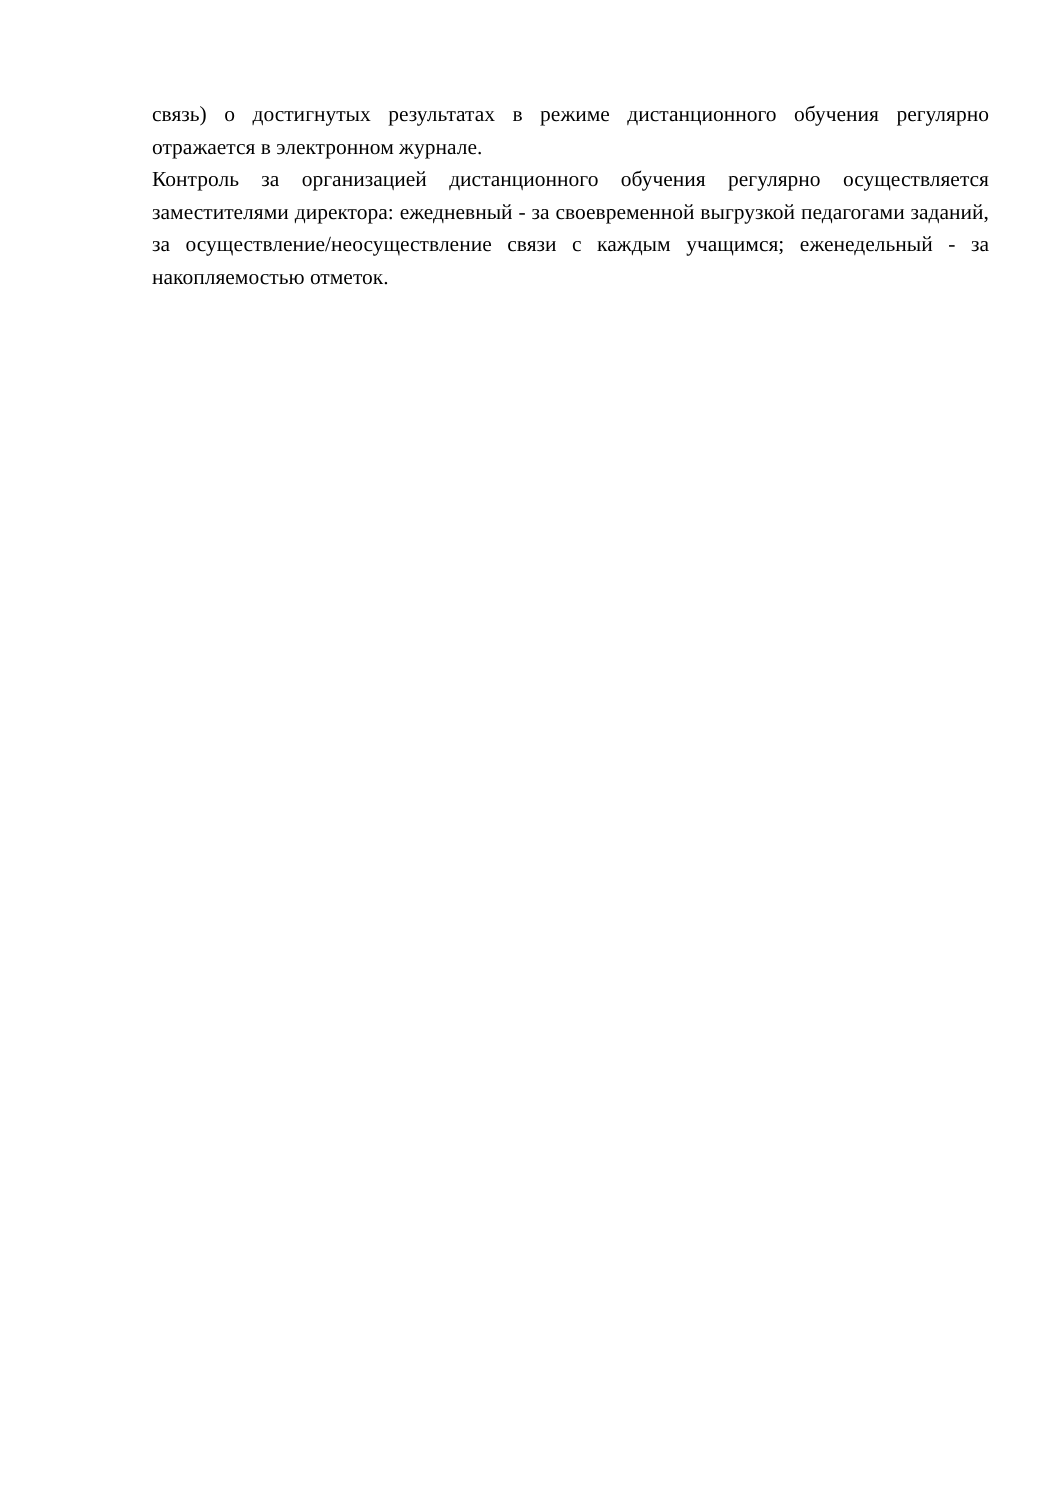связь) о достигнутых результатах в режиме дистанционного обучения регулярно отражается в электронном журнале.
Контроль за организацией дистанционного обучения регулярно осуществляется заместителями директора: ежедневный - за своевременной выгрузкой педагогами заданий, за осуществление/неосуществление связи с каждым учащимся; еженедельный - за накопляемостью отметок.